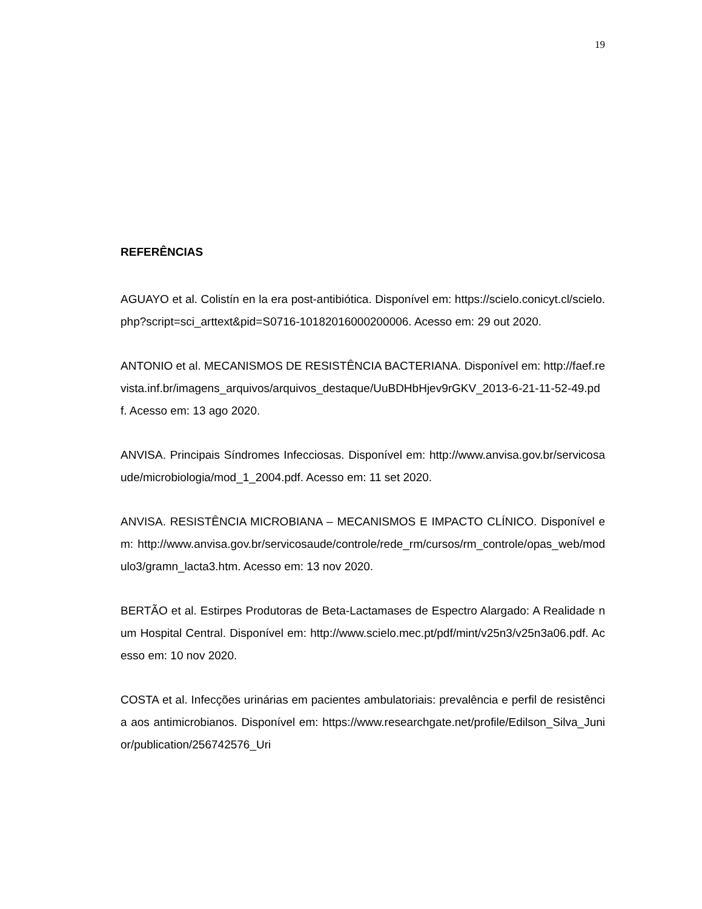19
REFERÊNCIAS
AGUAYO et al. Colistín en la era post-antibiótica. Disponível em: https://scielo.conicyt.cl/scielo.php?script=sci_arttext&pid=S0716-10182016000200006. Acesso em: 29 out 2020.
ANTONIO et al. MECANISMOS DE RESISTÊNCIA BACTERIANA. Disponível em: http://faef.revista.inf.br/imagens_arquivos/arquivos_destaque/UuBDHbHjev9rGKV_2013-6-21-11-52-49.pdf. Acesso em: 13 ago 2020.
ANVISA. Principais Síndromes Infecciosas. Disponível em: http://www.anvisa.gov.br/servicosaude/microbiologia/mod_1_2004.pdf. Acesso em: 11 set 2020.
ANVISA. RESISTÊNCIA MICROBIANA – MECANISMOS E IMPACTO CLÍNICO. Disponível em: http://www.anvisa.gov.br/servicosaude/controle/rede_rm/cursos/rm_controle/opas_web/modulo3/gramn_lacta3.htm. Acesso em: 13 nov 2020.
BERTÃO et al. Estirpes Produtoras de Beta-Lactamases de Espectro Alargado: A Realidade num Hospital Central. Disponível em: http://www.scielo.mec.pt/pdf/mint/v25n3/v25n3a06.pdf. Acesso em: 10 nov 2020.
COSTA et al. Infecções urinárias em pacientes ambulatoriais: prevalência e perfil de resistência aos antimicrobianos. Disponível em: https://www.researchgate.net/profile/Edilson_Silva_Junior/publication/256742576_Uri